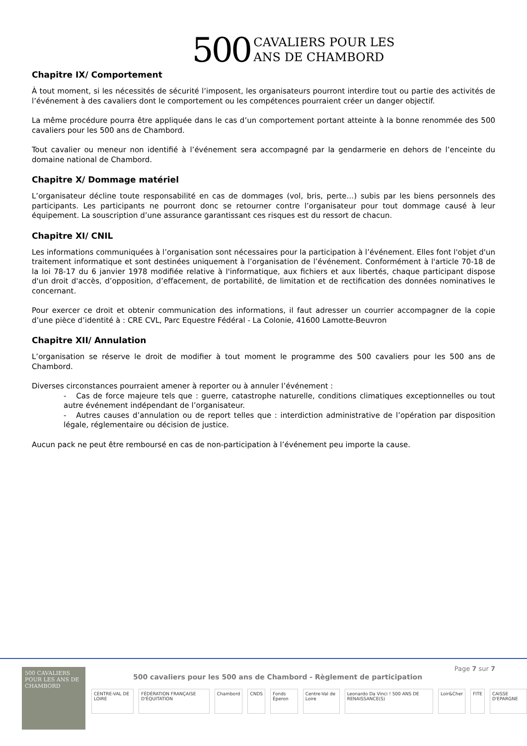500 CAVALIERS POUR LES
ANS DE CHAMBORD
Chapitre IX/ Comportement
À tout moment, si les nécessités de sécurité l’imposent, les organisateurs pourront interdire tout ou partie des activités de l’événement à des cavaliers dont le comportement ou les compétences pourraient créer un danger objectif.
La même procédure pourra être appliquée dans le cas d’un comportement portant atteinte à la bonne renommée des 500 cavaliers pour les 500 ans de Chambord.
Tout cavalier ou meneur non identifié à l’événement sera accompagné par la gendarmerie en dehors de l’enceinte du domaine national de Chambord.
Chapitre X/ Dommage matériel
L’organisateur décline toute responsabilité en cas de dommages (vol, bris, perte…) subis par les biens personnels des participants. Les participants ne pourront donc se retourner contre l’organisateur pour tout dommage causé à leur équipement. La souscription d’une assurance garantissant ces risques est du ressort de chacun.
Chapitre XI/ CNIL
Les informations communiquées à l’organisation sont nécessaires pour la participation à l’événement. Elles font l'objet d'un traitement informatique et sont destinées uniquement à l’organisation de l’événement. Conformément à l'article 70-18 de la loi 78-17 du 6 janvier 1978 modifiée relative à l'informatique, aux fichiers et aux libertés, chaque participant dispose d'un droit d'accès, d’opposition, d’effacement, de portabilité, de limitation et de rectification des données nominatives le concernant.
Pour exercer ce droit et obtenir communication des informations, il faut adresser un courrier accompagner de la copie d’une pièce d’identité à : CRE CVL, Parc Equestre Fédéral - La Colonie, 41600 Lamotte-Beuvron
Chapitre XII/ Annulation
L’organisation se réserve le droit de modifier à tout moment le programme des 500 cavaliers pour les 500 ans de Chambord.
Diverses circonstances pourraient amener à reporter ou à annuler l’événement :
- Cas de force majeure tels que : guerre, catastrophe naturelle, conditions climatiques exceptionnelles ou tout autre événement indépendant de l’organisateur.
- Autres causes d’annulation ou de report telles que : interdiction administrative de l’opération par disposition légale, réglementaire ou décision de justice.
Aucun pack ne peut être remboursé en cas de non-participation à l’événement peu importe la cause.
500 CAVALIERS POUR LES ANS DE CHAMBORD
Page 7 sur 7
500 cavaliers pour les 500 ans de Chambord - Règlement de participation
CENTRE-VAL DE LOIRE FÉDÉRATION FRANÇAISE D'ÉQUITATION Chambord CNDS Fonds Éperon Centre-Val de Loire Leonardo Da Vinci ! 500 ANS DE RENAISSANCE(S) Loir&Cher FITE CAISSE D'EPARGNE